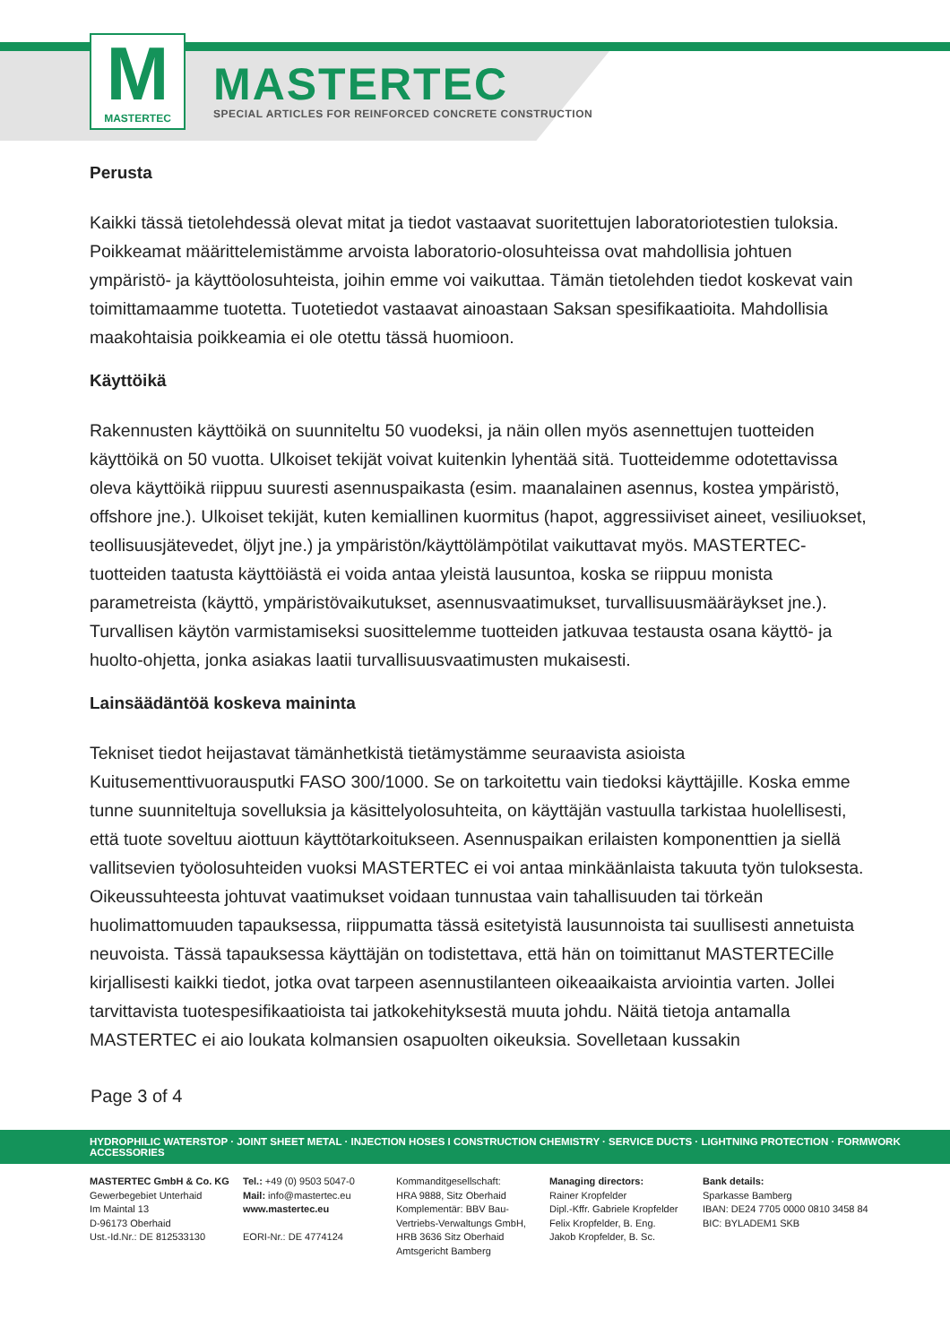M
MASTERTEC
MASTERTEC
SPECIAL ARTICLES FOR REINFORCED CONCRETE CONSTRUCTION
Perusta
Kaikki tässä tietolehdessä olevat mitat ja tiedot vastaavat suoritettujen laboratoriotestien tuloksia. Poikkeamat määrittelemistämme arvoista laboratorio-olosuhteissa ovat mahdollisia johtuen ympäristö- ja käyttöolosuhteista, joihin emme voi vaikuttaa. Tämän tietolehden tiedot koskevat vain toimittamaamme tuotetta. Tuotetiedot vastaavat ainoastaan Saksan spesifikaatioita. Mahdollisia maakohtaisia poikkeamia ei ole otettu tässä huomioon.
Käyttöikä
Rakennusten käyttöikä on suunniteltu 50 vuodeksi, ja näin ollen myös asennettujen tuotteiden käyttöikä on 50 vuotta. Ulkoiset tekijät voivat kuitenkin lyhentää sitä. Tuotteidemme odotettavissa oleva käyttöikä riippuu suuresti asennuspaikasta (esim. maanalainen asennus, kostea ympäristö, offshore jne.). Ulkoiset tekijät, kuten kemiallinen kuormitus (hapot, aggressiiviset aineet, vesiliuokset, teollisuusjätevedet, öljyt jne.) ja ympäristön/käyttölämpötilat vaikuttavat myös. MASTERTEC-tuotteiden taatusta käyttöiästä ei voida antaa yleistä lausuntoa, koska se riippuu monista parametreista (käyttö, ympäristövaikutukset, asennusvaatimukset, turvallisuusmääräykset jne.). Turvallisen käytön varmistamiseksi suosittelemme tuotteiden jatkuvaa testausta osana käyttö- ja huolto-ohjetta, jonka asiakas laatii turvallisuusvaatimusten mukaisesti.
Lainsäädäntöä koskeva maininta
Tekniset tiedot heijastavat tämänhetkistä tietämystämme seuraavista asioista Kuitusementtivuorausputki FASO 300/1000. Se on tarkoitettu vain tiedoksi käyttäjille. Koska emme tunne suunniteltuja sovelluksia ja käsittelyolosuhteita, on käyttäjän vastuulla tarkistaa huolellisesti, että tuote soveltuu aiottuun käyttötarkoitukseen. Asennuspaikan erilaisten komponenttien ja siellä vallitsevien työolosuhteiden vuoksi MASTERTEC ei voi antaa minkäänlaista takuuta työn tuloksesta. Oikeussuhteesta johtuvat vaatimukset voidaan tunnustaa vain tahallisuuden tai törkeän huolimattomuuden tapauksessa, riippumatta tässä esitetyistä lausunnoista tai suullisesti annetuista neuvoista. Tässä tapauksessa käyttäjän on todistettava, että hän on toimittanut MASTERTECille kirjallisesti kaikki tiedot, jotka ovat tarpeen asennustilanteen oikeaaikaista arviointia varten. Jollei tarvittavista tuotespesifikaatioista tai jatkokehityksestä muuta johdu. Näitä tietoja antamalla MASTERTEC ei aio loukata kolmansien osapuolten oikeuksia. Sovelletaan kussakin
Page 3 of 4
HYDROPHILIC WATERSTOP · JOINT SHEET METAL · INJECTION HOSES I CONSTRUCTION CHEMISTRY · SERVICE DUCTS · LIGHTNING PROTECTION · FORMWORK ACCESSORIES
MASTERTEC GmbH & Co. KG
Gewerbegebiet Unterhaid
Im Maintal 13
D-96173 Oberhaid
Ust.-Id.Nr.: DE 812533130
Tel.: +49 (0) 9503 5047-0
Mail: info@mastertec.eu
www.mastertec.eu
EORI-Nr.: DE 4774124
Kommanditgesellschaft:
HRA 9888, Sitz Oberhaid
Komplementär: BBV Bau-Vertriebs-Verwaltungs GmbH,
HRB 3636 Sitz Oberhaid
Amtsgericht Bamberg
Managing directors:
Rainer Kropfelder
Dipl.-Kffr. Gabriele Kropfelder
Felix Kropfelder, B. Eng.
Jakob Kropfelder, B. Sc.
Bank details:
Sparkasse Bamberg
IBAN: DE24 7705 0000 0810 3458 84
BIC: BYLADEM1 SKB